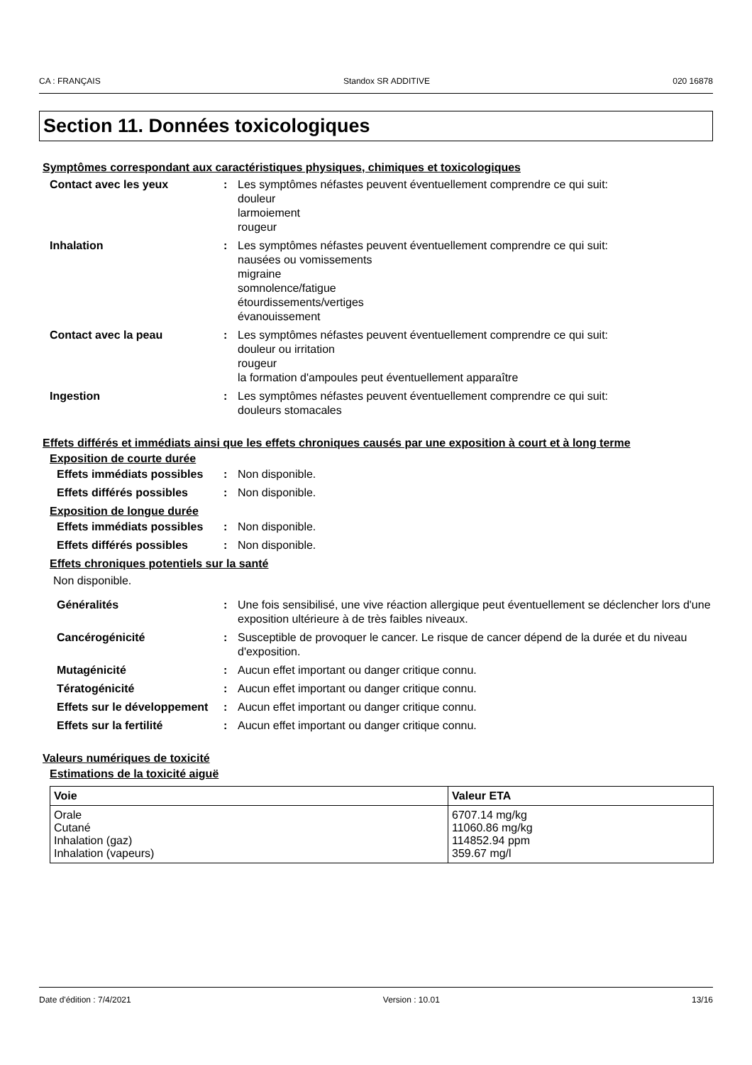CA : FRANÇAIS Standox SR ADDITIVE 020 16878
Section 11. Données toxicologiques
Symptômes correspondant aux caractéristiques physiques, chimiques et toxicologiques
| Contact avec les yeux | : | Les symptômes néfastes peuvent éventuellement comprendre ce qui suit: douleur larmoiement rougeur |
| Inhalation | : | Les symptômes néfastes peuvent éventuellement comprendre ce qui suit: nausées ou vomissements migraine somnolence/fatigue étourdissements/vertiges évanouissement |
| Contact avec la peau | : | Les symptômes néfastes peuvent éventuellement comprendre ce qui suit: douleur ou irritation rougeur la formation d'ampoules peut éventuellement apparaître |
| Ingestion | : | Les symptômes néfastes peuvent éventuellement comprendre ce qui suit: douleurs stomacales |
Effets différés et immédiats ainsi que les effets chroniques causés par une exposition à court et à long terme
Exposition de courte durée
| Effets immédiats possibles | : | Non disponible. |
| Effets différés possibles | : | Non disponible. |
Exposition de longue durée
| Effets immédiats possibles | : | Non disponible. |
| Effets différés possibles | : | Non disponible. |
Effets chroniques potentiels sur la santé
Non disponible.
| Généralités | : | Une fois sensibilisé, une vive réaction allergique peut éventuellement se déclencher lors d'une exposition ultérieure à de très faibles niveaux. |
| Cancérogénicité | : | Susceptible de provoquer le cancer. Le risque de cancer dépend de la durée et du niveau d'exposition. |
| Mutagénicité | : | Aucun effet important ou danger critique connu. |
| Tératogénicité | : | Aucun effet important ou danger critique connu. |
| Effets sur le développement | : | Aucun effet important ou danger critique connu. |
| Effets sur la fertilité | : | Aucun effet important ou danger critique connu. |
Valeurs numériques de toxicité
Estimations de la toxicité aiguë
| Voie | Valeur ETA |
| --- | --- |
| Orale Cutané Inhalation (gaz) Inhalation (vapeurs) | 6707.14 mg/kg 11060.86 mg/kg 114852.94 ppm 359.67 mg/l |
Date d'édition : 7/4/2021 Version : 10.01 13/16